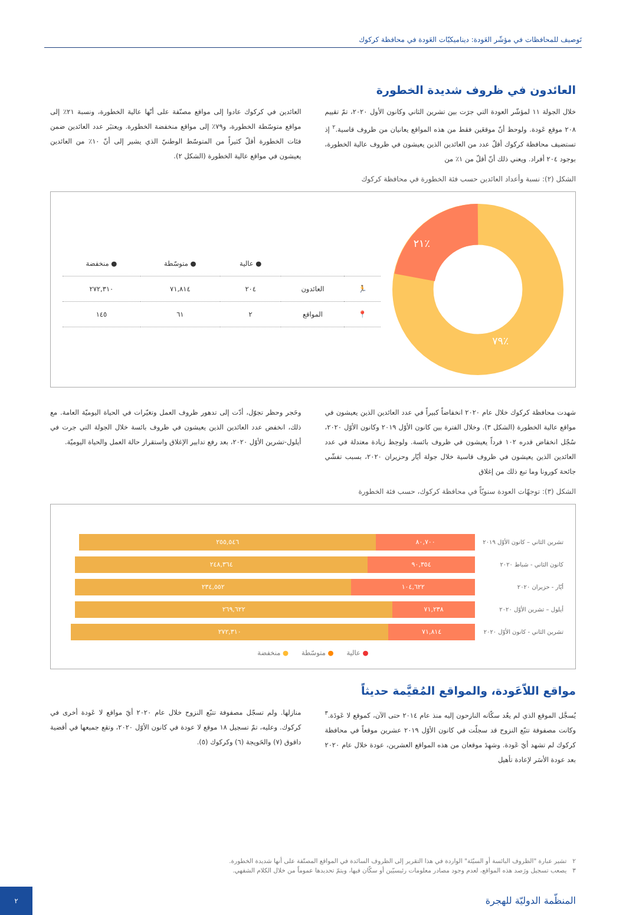تَوصيف للمحافظات في مؤشّر العَودة: ديناميكيّات العَودة في محافظة كركوك
العائدون في ظروف شديدة الخطورة
خلال الجولة ١١ لمؤشّر العودة التي جرَت بين تشرين الثاني وكانون الأول ٢٠٢٠، تمّ تقييم ٢٠٨ موقع عَودة. ولوحظ أنّ موقعَين فقط من هذه المواقع يعانيان من ظروف قاسية.<sup>٢</sup> إذ تستضيف محافظة كركوك أقلّ عدد من العائدين الذين يعيشون في ظروف عالية الخطورة، بوجود ٢٠٤ أفراد. ويعني ذلك أنّ أقلّ من ١٪ من
العائدين في كركوك عادوا إلى مواقع مصنّفة على أنّها عالية الخطورة، ونسبة ٢١٪ إلى مواقع متوسّطة الخطورة، و٧٩٪ إلى مواقع منخفضة الخطورة. ويعتبَر عدد العائدين ضمن فئات الخطورة أقلّ كثيراً من المتوسّط الوطنيّ الذي يشير إلى أنّ ١٠٪ من العائدين يعيشون في مواقع عالية الخطورة (الشكل ٢).
الشكل (٢): نسبة وأعداد العائدين حسب فئة الخطورة في محافظة كركوك
٪٢١
٪٧٩
| | | ● عالية | ● متوسّطة | ● منخفضة |
| --- | --- | --- | --- | --- |
| 🏃 | العائدون | ٢٠٤ | ٧١,٨١٤ | ٢٧٢,٣١٠ |
| 📍 | المواقع | ٢ | ٦١ | ١٤٥ |
شهدت محافظة كركوك خلال عام ٢٠٢٠ انخفاضاً كبيراً في عدد العائدين الذين يعيشون في مواقع عالية الخطورة (الشكل ٣). وخلال الفترة بين كانون الأوّل ٢٠١٩ وكانون الأوّل ٢٠٢٠، سُجّل انخفاض قدره ١٠٢ فرداً يعيشون في ظروف بائسة. ولوحِظ زيادة معتدلة في عدد العائدين الذين يعيشون في ظروف قاسية خلال جولة أيّار وحزيران ٢٠٢٠، بسبب تفشّي جائحة كورونا وما تبع ذلك من إغلاق
وحَجر وحظر تجوّل، أدّت إلى تدهور ظروف العمل وتغيّرات في الحياة اليوميّة العامة. مع ذلك، انخفض عدد العائدين الذين يعيشون في ظروف بائسة خلال الجولة التي جرت في أيلول-تشرين الأوّل ٢٠٢٠، بعد رفع تدابير الإغلاق واستقرار حالة العمل والحياة اليوميّة.
الشكل (٣): توجهّات العودة سنويّاً في محافظة كركوك، حسب فئة الخطورة
تشرين الثاني – كانون الأوّل ٢٠١٩
٨٠,٧٠٠ ٢٥٥,٥٤٦
كانون الثاني - شباط ٢٠٢٠
٩٠,٣٥٤ ٢٤٨,٣٦٤
أيّار - حزيران ٢٠٢٠
١٠٤,٦٢٢ ٢٣٤,٥٥٢
أيلول – تشرين الأوّل ٢٠٢٠
٧١,٢٣٨ ٢٦٩,٦٢٢
تشرين الثاني - كانون الأوّل ٢٠٢٠
٧١,٨١٤ ٢٧٢,٣١٠
● عالية ● متوسّطة ● منخفضة
مواقع اللاّعَودة، والمواقع المُقيَّمة حديثاً
يُسجَّل الموقع الذي لم يعُد سكّانه النازحون إليه منذ عام ٢٠١٤ حتى الآن، كموقع لا عَودَة.<sup>٣</sup> وكانت مصفوفة تتبّع النزوح قد سجلّت في كانون الأوّل ٢٠١٩ عشرين موقعاً في محافظة كركوك لم تشهد أيّ عَودة. وشهِدَ موقعان من هذه المواقع العشرين، عودة خلال عام ٢٠٢٠ بعد عودة الأسَر لإعادة تأهيل
منازلها. ولم تسجّل مصفوفة تتبّع النزوح خلال عام ٢٠٢٠ أيّ مواقع لا عَودة أخرى في كركوك. وعليه، تمّ تسجيل ١٨ موقع لا عودة في كانون الأوّل ٢٠٢٠، وتقع جميعها في أقضية داقوق (٧) والحَويجة (٦) وكركوك (٥).
٢ تشير عبارة "الظروف البائسة أو السيّئة" الواردة في هذا التقرير إلى الظروف السائدة في المواقع المصنّفة على أنها شديدة الخطورة.
٣ يصعب تسجيل ورَصد هذه المواقع، لعدم وجود مصادر معلومات رئيسيّين أو سكّان فيها، ويتمّ تحديدها عموماً من خلال الكلام الشفهي.
المنظّمة الدوليّة للهجرة
٢